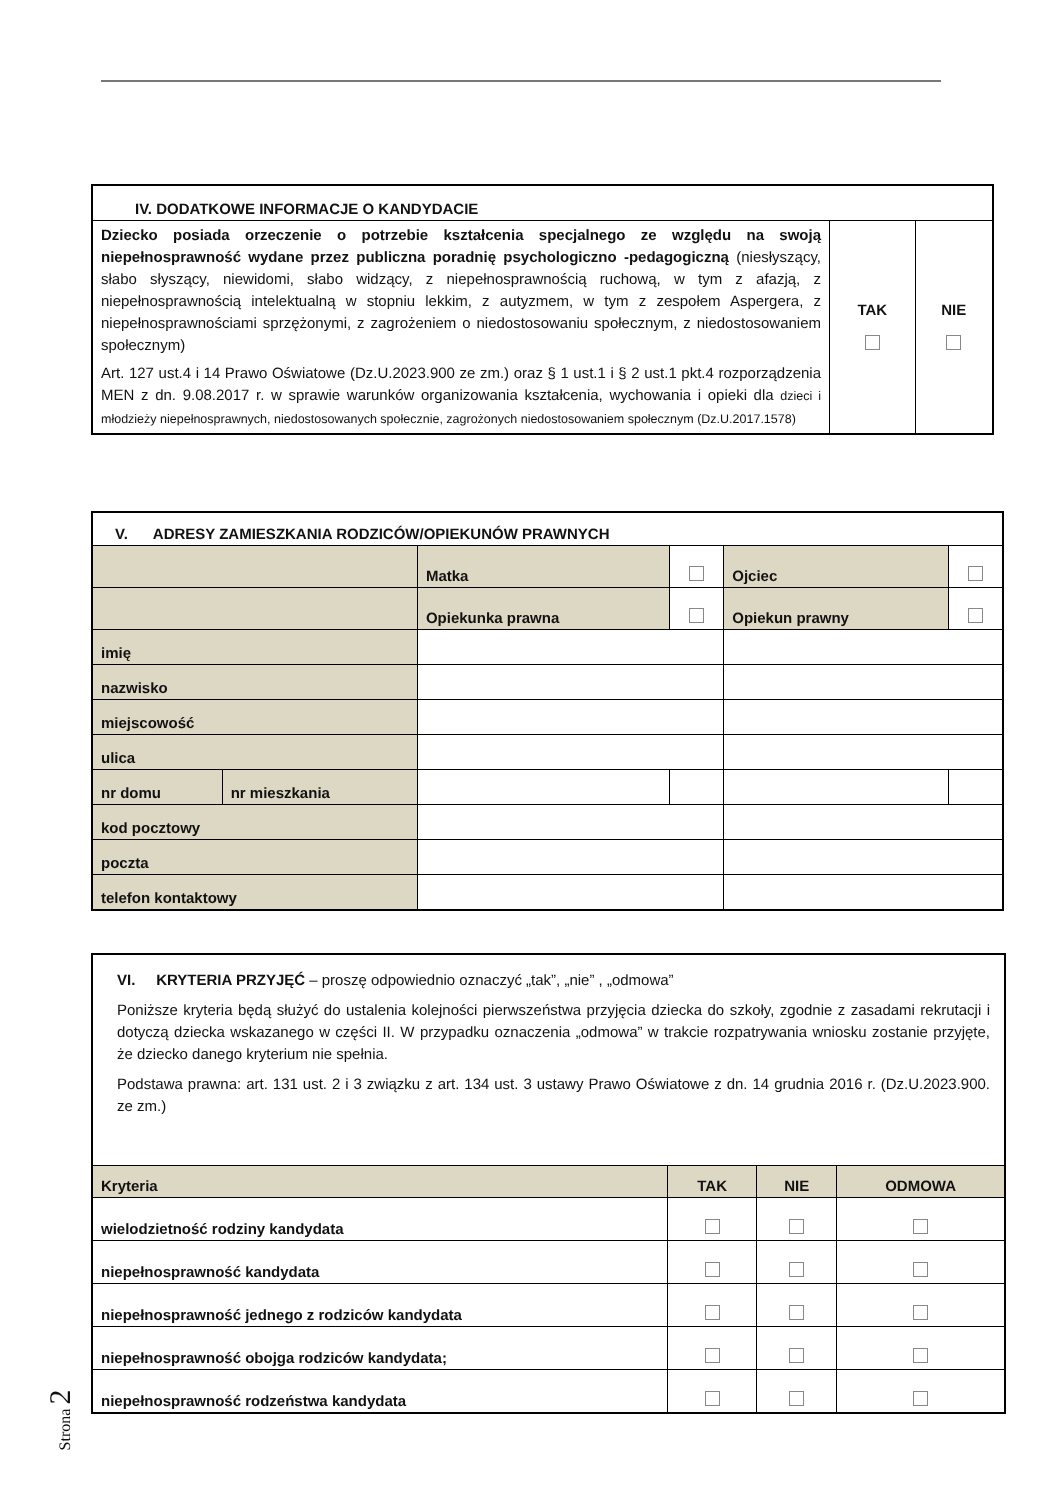| IV. DODATKOWE INFORMACJE O KANDYDACIE | | |
| Dziecko posiada orzeczenie o potrzebie kształcenia specjalnego ze względu na swoją niepełnosprawność wydane przez publiczna poradnię psychologiczno -pedagogiczną (niesłyszący, słabo słyszący, niewidomi, słabo widzący, z niepełnosprawnością ruchową, w tym z afazją, z niepełnosprawnością intelektualną w stopniu lekkim, z autyzmem, w tym z zespołem Aspergera, z niepełnosprawnościami sprzężonymi, z zagrożeniem o niedostosowaniu społecznym, z niedostosowaniem społecznym) Art. 127 ust.4 i 14 Prawo Oświatowe (Dz.U.2023.900 ze zm.) oraz § 1 ust.1 i § 2 ust.1 pkt.4 rozporządzenia MEN z dn. 9.08.2017 r. w sprawie warunków organizowania kształcenia, wychowania i opieki dla dzieci i młodzieży niepełnosprawnych, niedostosowanych społecznie, zagrożonych niedostosowaniem społecznym (Dz.U.2017.1578) | TAK | NIE |
| V. ADRESY ZAMIESZKANIA RODZICÓW/OPIEKUNÓW PRAWNYCH | | | | | |
| | | Matka | | Ojciec | |
| | | Opiekunka prawna | | Opiekun prawny | |
| imię | | | | | |
| nazwisko | | | | | |
| miejscowość | | | | | |
| ulica | | | | | |
| nr domu | nr mieszkania | | | | |
| kod pocztowy | | | | | |
| poczta | | | | | |
| telefon kontaktowy | | | | | |
| VI. KRYTERIA PRZYJĘĆ – proszę odpowiednio oznaczyć „tak”, „nie” , „odmowa” Poniższe kryteria będą służyć do ustalenia kolejności pierwszeństwa przyjęcia dziecka do szkoły, zgodnie z zasadami rekrutacji i dotyczą dziecka wskazanego w części II. W przypadku oznaczenia „odmowa” w trakcie rozpatrywania wniosku zostanie przyjęte, że dziecko danego kryterium nie spełnia. Podstawa prawna: art. 131 ust. 2 i 3 związku z art. 134 ust. 3 ustawy Prawo Oświatowe z dn. 14 grudnia 2016 r. (Dz.U.2023.900. ze zm.) | | | |
| Kryteria | TAK | NIE | ODMOWA |
| wielodzietność rodziny kandydata | | | |
| niepełnosprawność kandydata | | | |
| niepełnosprawność jednego z rodziców kandydata | | | |
| niepełnosprawność obojga rodziców kandydata; | | | |
| niepełnosprawność rodzeństwa kandydata | | | |
Strona 2